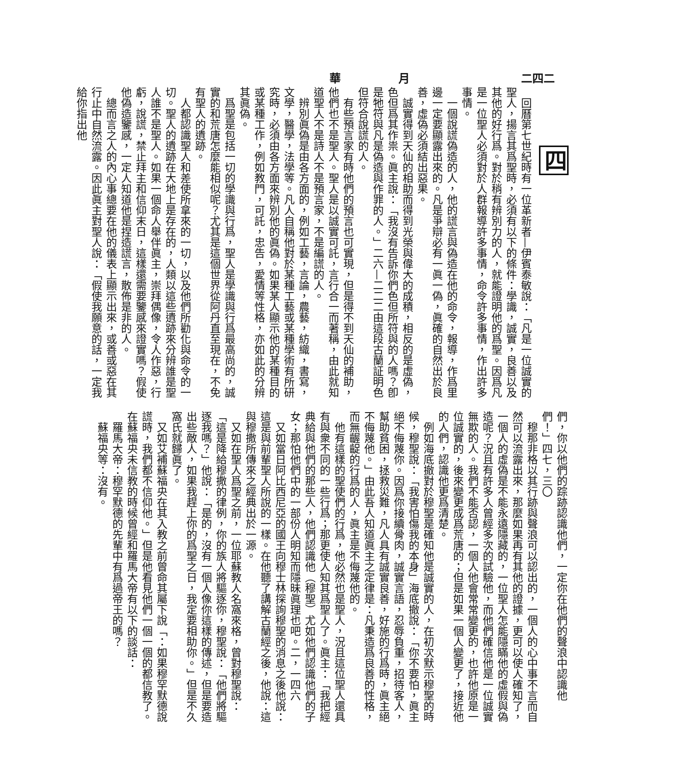二四二 月 華
四
　回曆第七世紀時有一位革新者—伊賓泰敏說：「凡是一位誠實的聖人，揚言其爲聖時，必須有以下的條件：學識，誠實，良善以及其他的好行爲。對於稍有辨別力的人，就能證明他的爲聖。因爲凡是一位聖人必須對於人群報導許多事情，命令許多事情，作出許多事情。
　一個說謊偽造的人，他的謊言與偽造在他的命令，報導，作爲里邊一定要顯露出來的。凡是爭辯必有一眞一偽，眞確的自然出於良善，虛偽必須結出惡果。
　誠實得到天仙的相助而得到光榮與偉大的成積，相反的是虛偽，色但爲其作祟。眞主說：「我沒有告訴你們色但所符與的人嗎？卽是牠符與凡是偽造與作罪的人。」二六—二二二由這段古蘭証明色但符合說謊的人。
　有些預言家有時他們的預言也可實現，但是得不到天仙的補助，他們也不是聖人。聖人是以誠實可託，言行合一而著稱，由此就知道聖人不是詩人不是預言家，不是編謊的人。
　辨別眞偽是由各方面的，例如工藝，言論，農藝，紡織，書寫，文學，醫學，法學等。凡人自稱他對於某種工藝或某種學術有所研究時，必須由各方面來辨別他的眞偽。如果某人顯示他的某種目的或某種工作，例如教門，可託，忠告，愛情等性格，亦如此的分辨其眞偽。
　爲聖是包括一切的學識與行爲，聖人是學識與行爲最高尚的，誠實的和荒唐怎麼能相似呢？尤其是這個世界從阿丹直至現在，不免有聖人的遺跡。
　人都認識聖人和差使所拿來的一切，以及他們所勸化與命令的一切。聖人的遺跡在大地上是存在的，人類以這些遺跡來分辨誰是聖人誰不是聖人。如果一個命人舉伴眞主，崇拜偶像，令人作惡，行虧，說謊，禁止拜主和信仰末日，這樣還需要鑒感來證實嗎？假使他偽造鑒感，一定人知道他是捏造謊言，散佈是非的人。
　總而言之人的內心事總要在他的儀表上顯示出來，或善或惡在其行止中自然流露。因此眞主對聖人說：「假使我願意的話，一定我給你指出他
們，你以他們的踪跡認識他們，一定你在他們的聲浪中認識他們！」四七，三〇
　穆那非格以其行跡與聲浪可以認出的，一個人的心中事不言而自然可以流露出來，那麼如果再有其他的證據，更可以使人確知了，一個人的虛偽是不能永遠隱藏的，一位聖人怎能隱瞞他的虛假與偽造呢？況且有許多人曾經多次的試驗他，而他們確信他是一位誠實無欺的人。我們不能否認，一個人他會常常變更的，也許他原是一位誠實的，後來變更成爲荒唐的；但是如果一個人變更了，接近他的人們，認識他更爲清楚。
　例如海底撤對於穆聖是確知他是誠實的人，在初次默示穆聖的時候，穆聖說：「我害怕傷我的本身」海底撤說：「你不要怕，眞主絕不侮蔑你。因爲你接續骨肉，誠實言語，忍辱負重，招待客人，幫助貧困，拯救災難，凡人具有誠實良善，好施的行爲時，眞主絕不侮蔑他。」由此吾人知道眞主之定律是：凡秉造爲良善的性格，而無齷齪的行爲的人，眞主是不侮蔑他的。
　他有這樣的聖使們的行爲，他必然也是聖人，況且這位聖人還具有與衆不同的一些行爲；那更使人知其爲聖人了。眞主：「我把經典給與他們的那些人，他們認識他（穆聖）尤如他們認識他們的子女；那怕他們中的一部份人明知而隱昧眞理也吧。二，一四六
　又如當日阿比西尼亞的國王向穆士林探詢穆聖的消息之後他說：這是與前輩聖人所說的一樣。在他聽了講解古蘭經之後，他說：這與穆撒所傳來之經典出於一源。
　又如在聖人爲聖之前，一位耶蘇教人名窩來格，曾對穆聖說：「這是降給穆撒的律例，你的族人將驅逐你，穆聖說：「他們將驅逐我嗎？」他說：「是的，沒有一個人像你這樣的傳述，但是要造出些敵人，如果我趕上你的爲聖之日，我定要相助你。」但是不久窩氏就歸眞了。
　又如艾補蘇福央在其入教之前曾命其屬下說「：如果穆罕默德說謊時，我們都不信仰他。」但是他看見他們一個一個的都信教了。在蘇福央未信教的時候曾經和羅馬大帝有以下的談話：
　羅馬大帝：穆罕默德的先輩中有爲過帝王的嗎？
　蘇福央等：沒有。